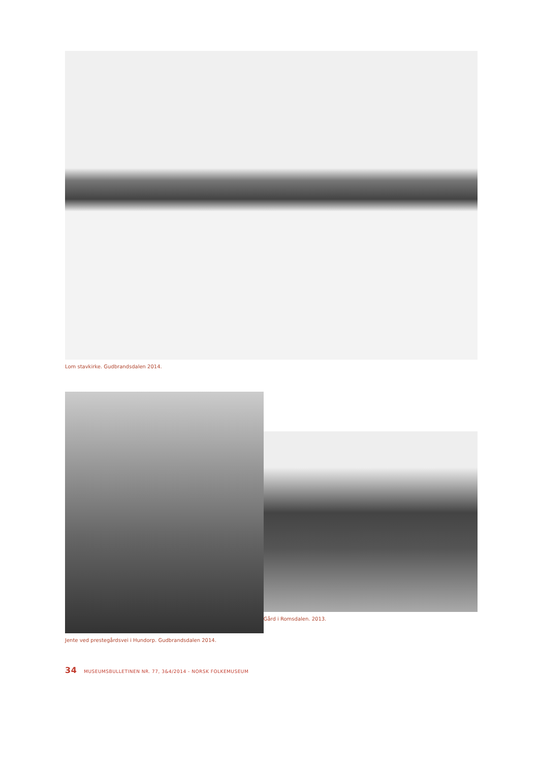Lom stavkirke. Gudbrandsdalen 2014.
Jente ved prestegårdsvei i Hundorp. Gudbrandsdalen 2014.
Gård i Romsdalen. 2013.
34 MUSEUMSBULLETINEN NR. 77, 3&4/2014 - NORSK FOLKEMUSEUM